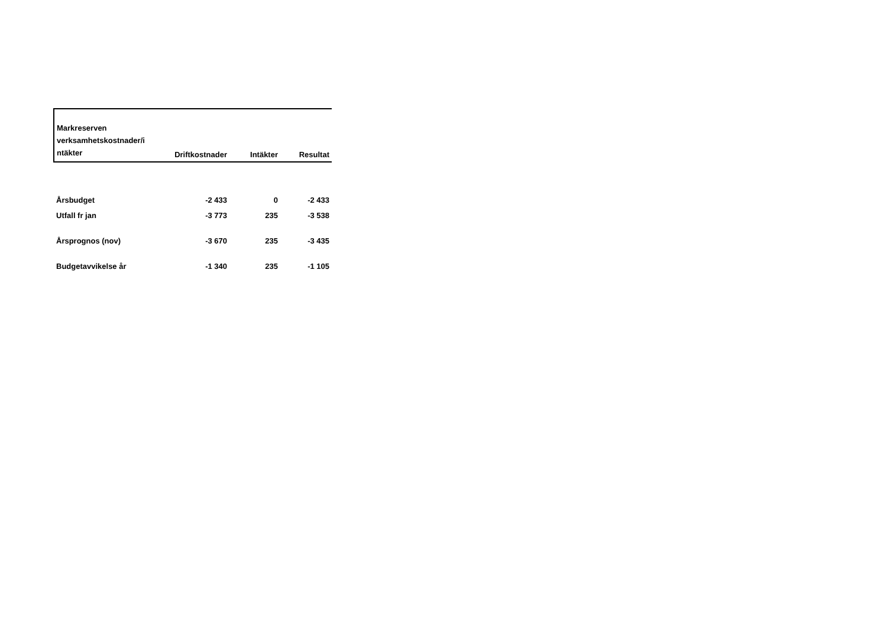| Markreserven verksamhetskostnader/i ntäkter | Driftkostnader | Intäkter | Resultat |
| --- | --- | --- | --- |
| Årsbudget | -2 433 | 0 | -2 433 |
| Utfall fr jan | -3 773 | 235 | -3 538 |
| Årsprognos (nov) | -3 670 | 235 | -3 435 |
| Budgetavvikelse år | -1 340 | 235 | -1 105 |